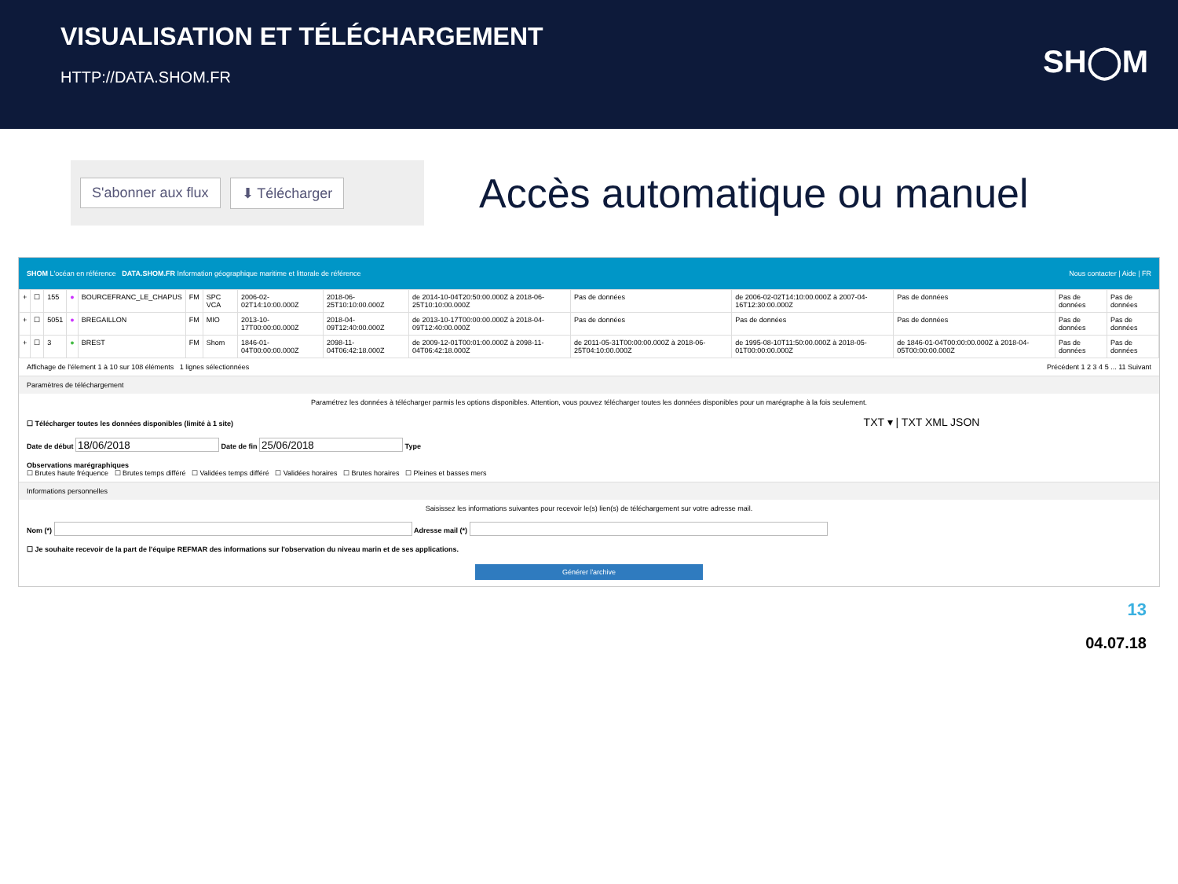VISUALISATION ET TÉLÉCHARGEMENT
HTTP://DATA.SHOM.FR
SH◯M
S'abonner aux flux ⬇ Télécharger
Accès automatique ou manuel
SHOM L'océan en référence DATA.SHOM.FR Information géographique maritime et littorale de référence Nous contacter | Aide | FR
| + | ☐ | 155 | ● | BOURCEFRANC_LE_CHAPUS | FM | SPC VCA | 2006-02-02T14:10:00.000Z | 2018-06-25T10:10:00.000Z | de 2014-10-04T20:50:00.000Z à 2018-06-25T10:10:00.000Z | Pas de données | de 2006-02-02T14:10:00.000Z à 2007-04-16T12:30:00.000Z | Pas de données | Pas de données | Pas de données |
| + | ☐ | 5051 | ● | BREGAILLON | FM | MIO | 2013-10-17T00:00:00.000Z | 2018-04-09T12:40:00.000Z | de 2013-10-17T00:00:00.000Z à 2018-04-09T12:40:00.000Z | Pas de données | Pas de données | Pas de données | Pas de données | Pas de données |
| + | ☐ | 3 | ● | BREST | FM | Shom | 1846-01-04T00:00:00.000Z | 2098-11-04T06:42:18.000Z | de 2009-12-01T00:01:00.000Z à 2098-11-04T06:42:18.000Z | de 2011-05-31T00:00:00.000Z à 2018-06-25T04:10:00.000Z | de 1995-08-10T11:50:00.000Z à 2018-05-01T00:00:00.000Z | de 1846-01-04T00:00:00.000Z à 2018-04-05T00:00:00.000Z | Pas de données | Pas de données |
Affichage de l'élement 1 à 10 sur 108 éléments 1 lignes sélectionnées Précédent 1 2 3 4 5 ... 11 Suivant
Paramètres de téléchargement
Paramétrez les données à télécharger parmis les options disponibles. Attention, vous pouvez télécharger toutes les données disponibles pour un marégraphe à la fois seulement.
☐ Télécharger toutes les données disponibles (limité à 1 site) TXT ▾ | TXT XML JSON
Date de début Date de fin Type
Observations marégraphiques
☐ Brutes haute fréquence ☐ Brutes temps différé ☐ Validées temps différé ☐ Validées horaires ☐ Brutes horaires ☐ Pleines et basses mers
Informations personnelles
Saisissez les informations suivantes pour recevoir le(s) lien(s) de téléchargement sur votre adresse mail.
Nom (*) Adresse mail (*)
☐ Je souhaite recevoir de la part de l'équipe REFMAR des informations sur l'observation du niveau marin et de ses applications.
Générer l'archive
13
04.07.18